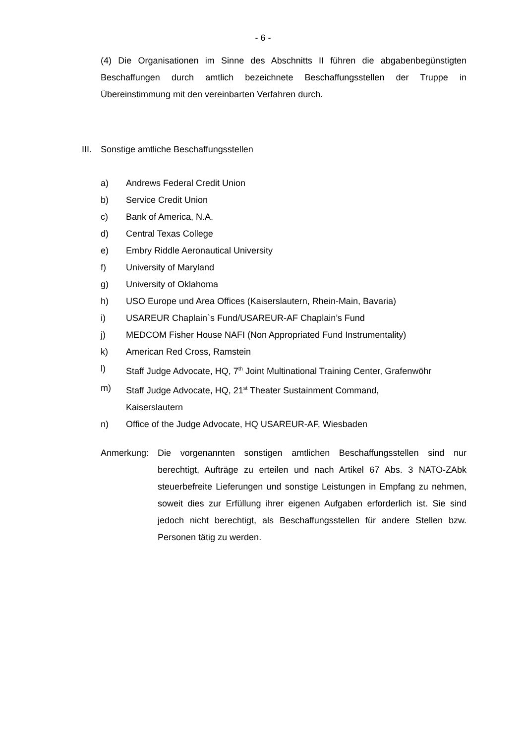- 6 -
(4) Die Organisationen im Sinne des Abschnitts II führen die abgabenbegünstigten Beschaffungen durch amtlich bezeichnete Beschaffungsstellen der Truppe in Übereinstimmung mit den vereinbarten Verfahren durch.
III. Sonstige amtliche Beschaffungsstellen
a) Andrews Federal Credit Union
b) Service Credit Union
c) Bank of America, N.A.
d) Central Texas College
e) Embry Riddle Aeronautical University
f) University of Maryland
g) University of Oklahoma
h) USO Europe und Area Offices (Kaiserslautern, Rhein-Main, Bavaria)
i) USAREUR Chaplain`s Fund/USAREUR-AF Chaplain’s Fund
j) MEDCOM Fisher House NAFI (Non Appropriated Fund Instrumentality)
k) American Red Cross, Ramstein
l) Staff Judge Advocate, HQ, 7<sup>th</sup> Joint Multinational Training Center, Grafenwöhr
m) Staff Judge Advocate, HQ, 21<sup>st</sup> Theater Sustainment Command,
Kaiserslautern
n) Office of the Judge Advocate, HQ USAREUR-AF, Wiesbaden
Anmerkung: Die vorgenannten sonstigen amtlichen Beschaffungsstellen sind nur berechtigt, Aufträge zu erteilen und nach Artikel 67 Abs. 3 NATO-ZAbk steuerbefreite Lieferungen und sonstige Leistungen in Empfang zu nehmen, soweit dies zur Erfüllung ihrer eigenen Aufgaben erforderlich ist. Sie sind jedoch nicht berechtigt, als Beschaffungsstellen für andere Stellen bzw. Personen tätig zu werden.